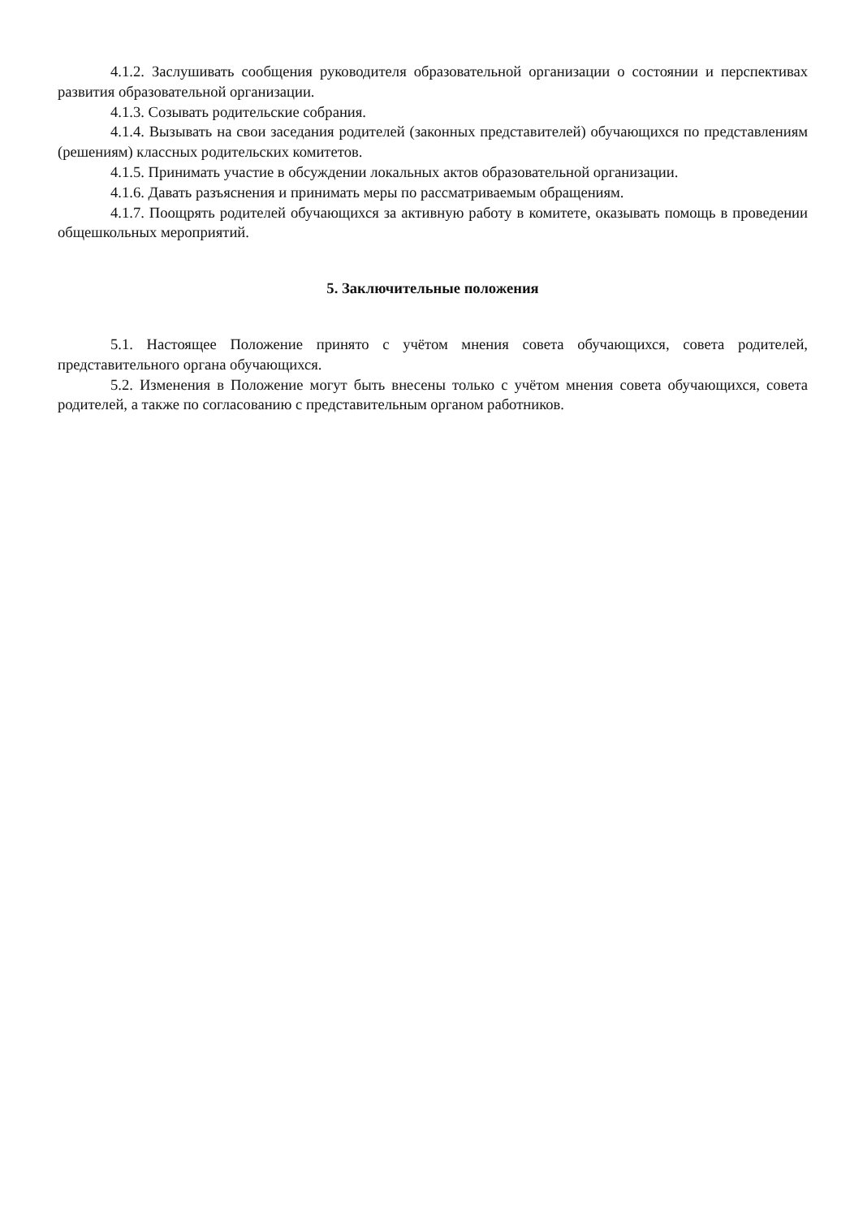4.1.2. Заслушивать сообщения руководителя образовательной организации о состоянии и перспективах развития образовательной организации.
4.1.3. Созывать родительские собрания.
4.1.4. Вызывать на свои заседания родителей (законных представителей) обучающихся по представлениям (решениям) классных родительских комитетов.
4.1.5. Принимать участие в обсуждении локальных актов образовательной организации.
4.1.6. Давать разъяснения и принимать меры по рассматриваемым обращениям.
4.1.7. Поощрять родителей обучающихся за активную работу в комитете, оказывать помощь в проведении общешкольных мероприятий.
5. Заключительные положения
5.1. Настоящее Положение принято с учётом мнения совета обучающихся, совета родителей, представительного органа обучающихся.
5.2. Изменения в Положение могут быть внесены только с учётом мнения совета обучающихся, совета родителей, а также по согласованию с представительным органом работников.